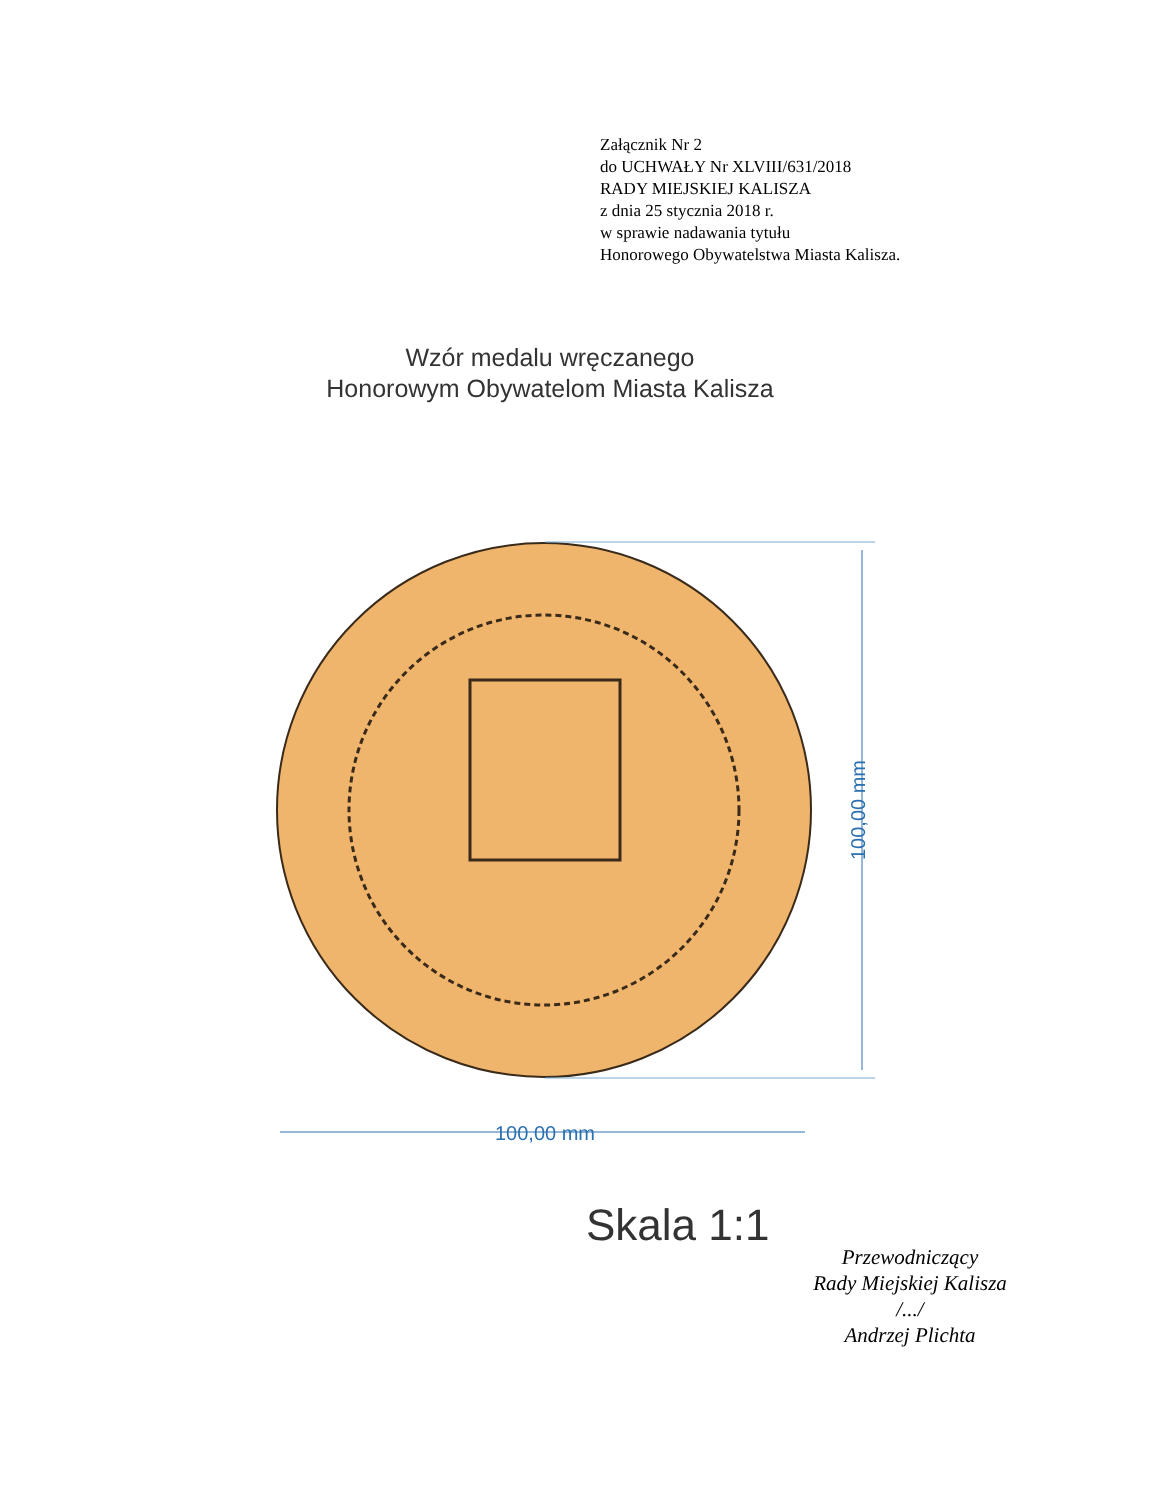Załącznik Nr 2
do UCHWAŁY Nr XLVIII/631/2018
RADY MIEJSKIEJ KALISZA
z dnia 25 stycznia 2018 r.
w sprawie nadawania tytułu
Honorowego Obywatelstwa Miasta Kalisza.
Wzór medalu wręczanego
Honorowym Obywatelom Miasta Kalisza
100,00 mm
100,00 mm
Skala 1:1
Przewodniczący
Rady Miejskiej Kalisza
/.../
Andrzej Plichta